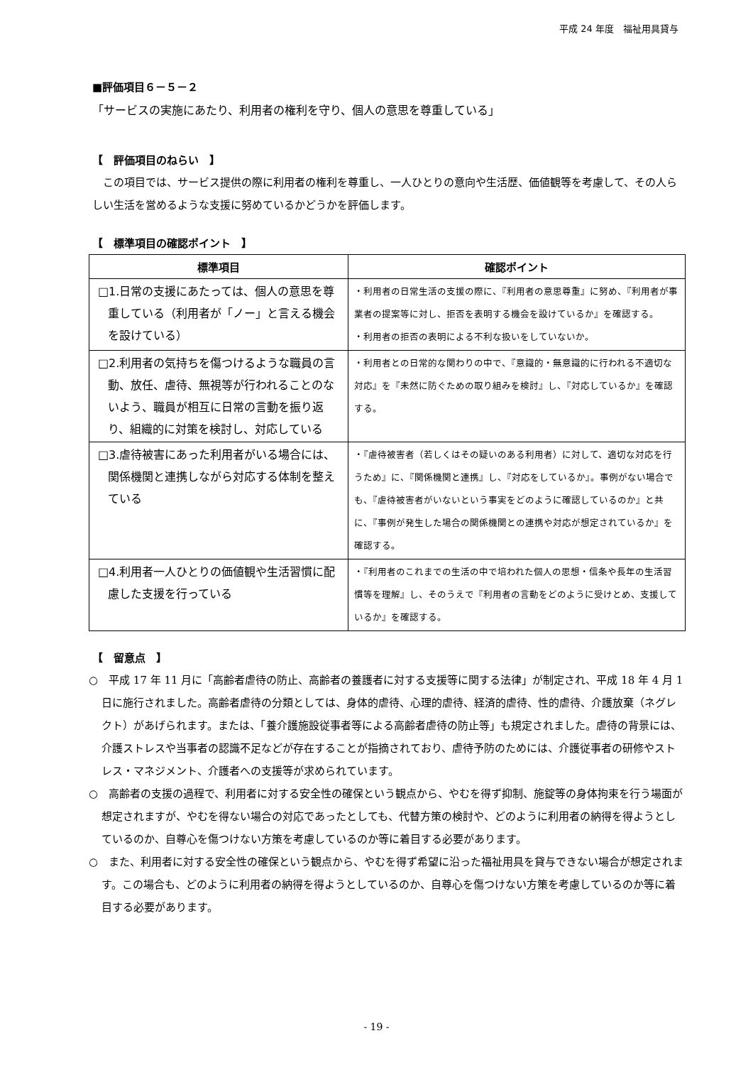平成 24 年度　福祉用具貸与
■評価項目６－５－２
「サービスの実施にあたり、利用者の権利を守り、個人の意思を尊重している」
【　評価項目のねらい　】
　この項目では、サービス提供の際に利用者の権利を尊重し、一人ひとりの意向や生活歴、価値観等を考慮して、その人らしい生活を営めるような支援に努めているかどうかを評価します。
【　標準項目の確認ポイント　】
| 標準項目 | 確認ポイント |
| --- | --- |
| □1.日常の支援にあたっては、個人の意思を尊重している（利用者が「ノー」と言える機会を設けている） | ・利用者の日常生活の支援の際に、『利用者の意思尊重』に努め、『利用者が事業者の提案等に対し、拒否を表明する機会を設けているか』を確認する。 ・利用者の拒否の表明による不利な扱いをしていないか。 |
| □2.利用者の気持ちを傷つけるような職員の言動、放任、虐待、無視等が行われることのないよう、職員が相互に日常の言動を振り返り、組織的に対策を検討し、対応している | ・利用者との日常的な関わりの中で、『意識的・無意識的に行われる不適切な対応』を『未然に防ぐための取り組みを検討』し、『対応しているか』を確認する。 |
| □3.虐待被害にあった利用者がいる場合には、関係機関と連携しながら対応する体制を整えている | ・『虐待被害者（若しくはその疑いのある利用者）に対して、適切な対応を行うため』に、『関係機関と連携』し、『対応をしているか』。事例がない場合でも、『虐待被害者がいないという事実をどのように確認しているのか』と共に、『事例が発生した場合の関係機関との連携や対応が想定されているか』を確認する。 |
| □4.利用者一人ひとりの価値観や生活習慣に配慮した支援を行っている | ・『利用者のこれまでの生活の中で培われた個人の思想・信条や長年の生活習慣等を理解』し、そのうえで『利用者の言動をどのように受けとめ、支援しているか』を確認する。 |
【　留意点　】
○　平成 17 年 11 月に「高齢者虐待の防止、高齢者の養護者に対する支援等に関する法律」が制定され、平成 18 年 4 月 1 日に施行されました。高齢者虐待の分類としては、身体的虐待、心理的虐待、経済的虐待、性的虐待、介護放棄（ネグレクト）があげられます。または、「養介護施設従事者等による高齢者虐待の防止等」も規定されました。虐待の背景には、介護ストレスや当事者の認識不足などが存在することが指摘されており、虐待予防のためには、介護従事者の研修やストレス・マネジメント、介護者への支援等が求められています。
○　高齢者の支援の過程で、利用者に対する安全性の確保という観点から、やむを得ず抑制、施錠等の身体拘束を行う場面が想定されますが、やむを得ない場合の対応であったとしても、代替方策の検討や、どのように利用者の納得を得ようとしているのか、自尊心を傷つけない方策を考慮しているのか等に着目する必要があります。
○　また、利用者に対する安全性の確保という観点から、やむを得ず希望に沿った福祉用具を貸与できない場合が想定されます。この場合も、どのように利用者の納得を得ようとしているのか、自尊心を傷つけない方策を考慮しているのか等に着目する必要があります。
- 19 -